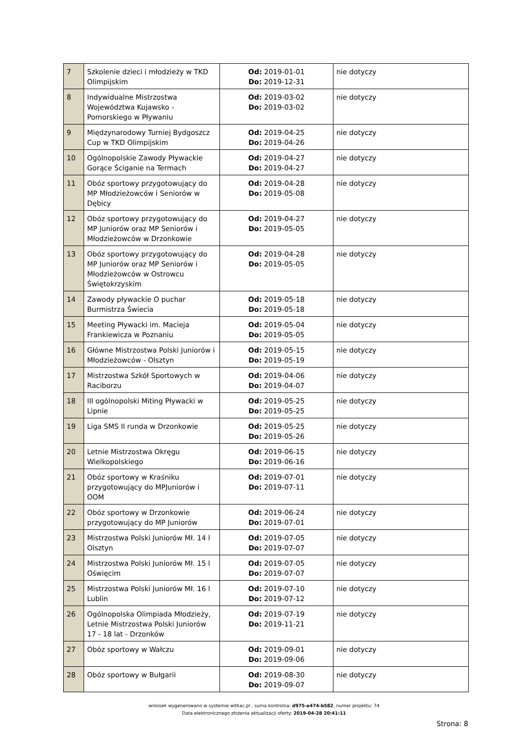| 7 | Szkolenie dzieci i młodzieży w TKD Olimpijskim | Od: 2019-01-01 Do: 2019-12-31 | nie dotyczy |
| 8 | Indywidualne Mistrzostwa Województwa Kujawsko - Pomorskiego w Pływaniu | Od: 2019-03-02 Do: 2019-03-02 | nie dotyczy |
| 9 | Międzynarodowy Turniej Bydgoszcz Cup w TKD Olimpijskim | Od: 2019-04-25 Do: 2019-04-26 | nie dotyczy |
| 10 | Ogólnopolskie Zawody Pływackie Gorące Ściganie na Termach | Od: 2019-04-27 Do: 2019-04-27 | nie dotyczy |
| 11 | Obóz sportowy przygotowujący do MP Młodzieżowców i Seniorów w Dębicy | Od: 2019-04-28 Do: 2019-05-08 | nie dotyczy |
| 12 | Obóz sportowy przygotowujący do MP Juniorów oraz MP Seniorów i Młodzieżowców w Drzonkowie | Od: 2019-04-27 Do: 2019-05-05 | nie dotyczy |
| 13 | Obóz sportowy przygotowujący do MP Juniorów oraz MP Seniorów i Młodzieżowców w Ostrowcu Świętokrzyskim | Od: 2019-04-28 Do: 2019-05-05 | nie dotyczy |
| 14 | Zawody pływackie O puchar Burmistrza Świecia | Od: 2019-05-18 Do: 2019-05-18 | nie dotyczy |
| 15 | Meeting Pływacki im. Macieja Frankiewicza w Poznaniu | Od: 2019-05-04 Do: 2019-05-05 | nie dotyczy |
| 16 | Główne Mistrzostwa Polski Juniorów i Młodzieżowców - Olsztyn | Od: 2019-05-15 Do: 2019-05-19 | nie dotyczy |
| 17 | Mistrzostwa Szkół Sportowych w Raciborzu | Od: 2019-04-06 Do: 2019-04-07 | nie dotyczy |
| 18 | III ogólnopolski Miting Pływacki w Lipnie | Od: 2019-05-25 Do: 2019-05-25 | nie dotyczy |
| 19 | Liga SMS II runda w Drzonkowie | Od: 2019-05-25 Do: 2019-05-26 | nie dotyczy |
| 20 | Letnie Mistrzostwa Okręgu Wielkopolskiego | Od: 2019-06-15 Do: 2019-06-16 | nie dotyczy |
| 21 | Obóz sportowy w Kraśniku przygotowujący do MPJuniorów i OOM | Od: 2019-07-01 Do: 2019-07-11 | nie dotyczy |
| 22 | Obóz sportowy w Drzonkowie przygotowujący do MP Juniorów | Od: 2019-06-24 Do: 2019-07-01 | nie dotyczy |
| 23 | Mistrzostwa Polski Juniorów Mł. 14 l Olsztyn | Od: 2019-07-05 Do: 2019-07-07 | nie dotyczy |
| 24 | Mistrzostwa Polski Juniorów Mł. 15 l Oświęcim | Od: 2019-07-05 Do: 2019-07-07 | nie dotyczy |
| 25 | Mistrzostwa Polski Juniorów Mł. 16 l Lublin | Od: 2019-07-10 Do: 2019-07-12 | nie dotyczy |
| 26 | Ogólnopolska Olimpiada Młodzieży, Letnie Mistrzostwa Polski Juniorów 17 - 18 lat - Drzonków | Od: 2019-07-19 Do: 2019-11-21 | nie dotyczy |
| 27 | Obóz sportowy w Wałczu | Od: 2019-09-01 Do: 2019-09-06 | nie dotyczy |
| 28 | Obóz sportowy w Bułgarii | Od: 2019-08-30 Do: 2019-09-07 | nie dotyczy |
wniosek wygenerowano w systemie witkac.pl , suma kontrolna: d975-e474-b582, numer projektu: 74
Data elektronicznego złożenia aktualizacji oferty: 2019-04-28 20:41:11
Strona: 8